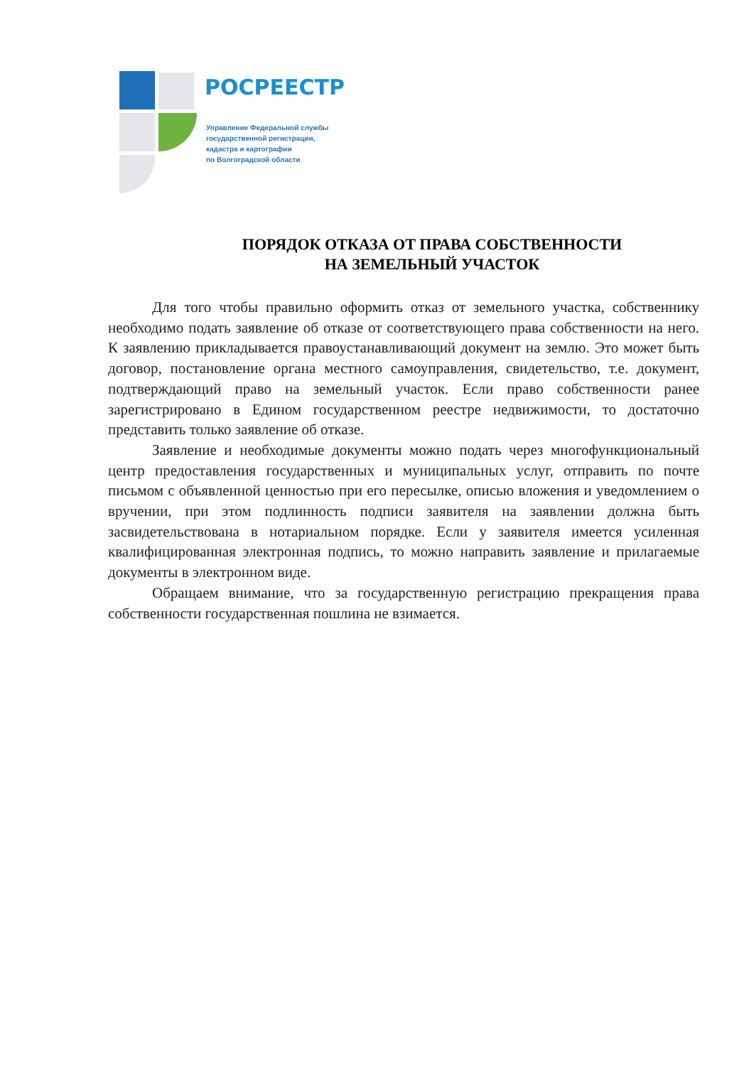РОСРЕЕСТР
Управление Федеральной службы
государственной регистрации,
кадастра и картографии
по Волгоградской области
ПОРЯДОК ОТКАЗА ОТ ПРАВА СОБСТВЕННОСТИ
НА ЗЕМЕЛЬНЫЙ УЧАСТОК
Для того чтобы правильно оформить отказ от земельного участка, собственнику необходимо подать заявление об отказе от соответствующего права собственности на него. К заявлению прикладывается правоустанавливающий документ на землю. Это может быть договор, постановление органа местного самоуправления, свидетельство, т.е. документ, подтверждающий право на земельный участок. Если право собственности ранее зарегистрировано в Едином государственном реестре недвижимости, то достаточно представить только заявление об отказе.
Заявление и необходимые документы можно подать через многофункциональный центр предоставления государственных и муниципальных услуг, отправить по почте письмом с объявленной ценностью при его пересылке, описью вложения и уведомлением о вручении, при этом подлинность подписи заявителя на заявлении должна быть засвидетельствована в нотариальном порядке. Если у заявителя имеется усиленная квалифицированная электронная подпись, то можно направить заявление и прилагаемые документы в электронном виде.
Обращаем внимание, что за государственную регистрацию прекращения права собственности государственная пошлина не взимается.